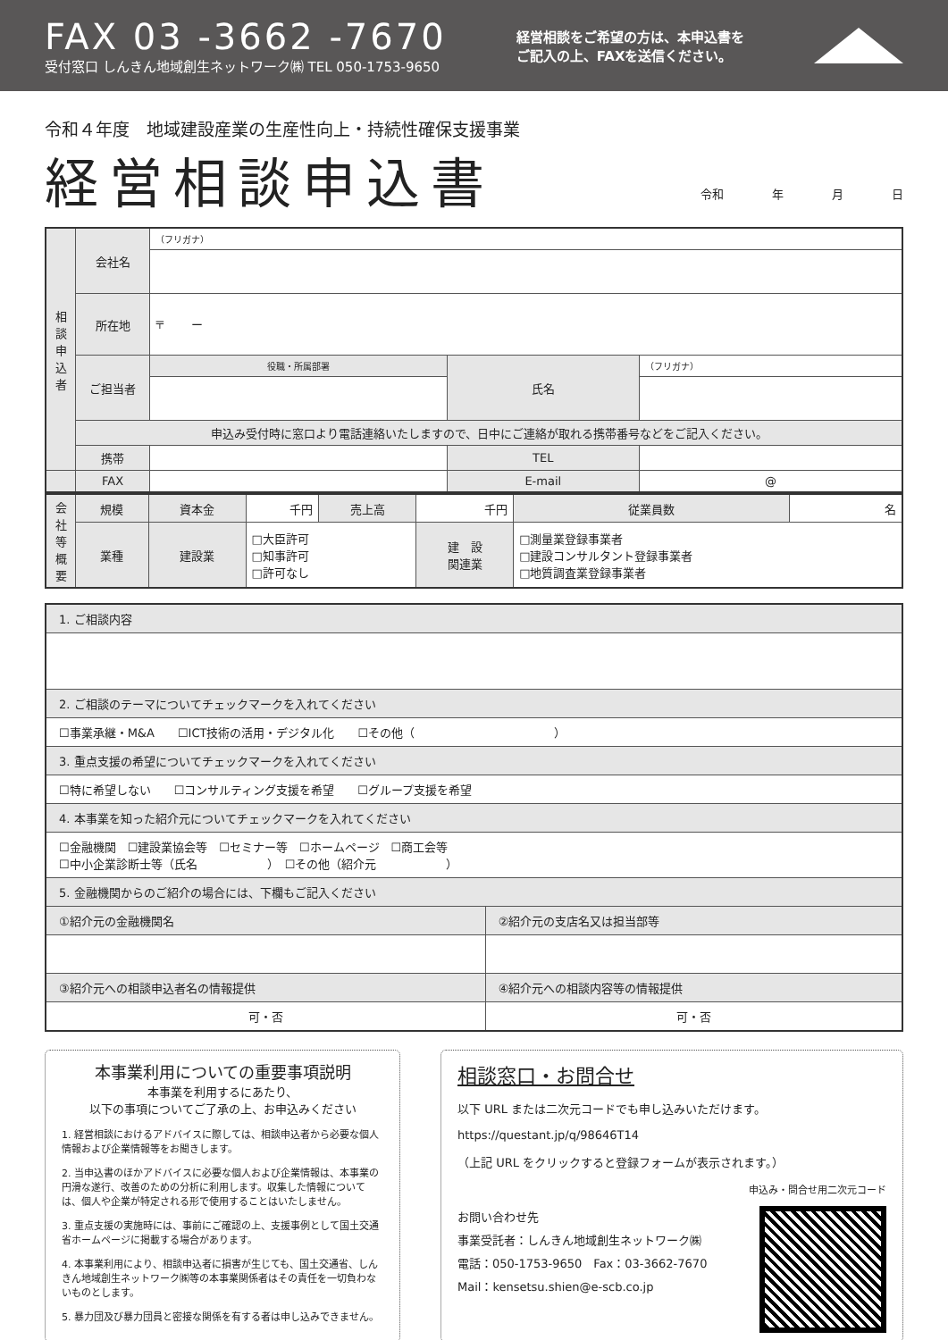FAX 03 -3662 -7670
受付窓口 しんきん地域創生ネットワーク㈱ TEL 050-1753-9650
経営相談をご希望の方は、本申込書を
ご記入の上、FAXを送信ください。
令和４年度　地域建設産業の生産性向上・持続性確保支援事業
経営相談申込書
令和 年 月 日
| 相談申込者 | 会社名 | （フリガナ） | | |
| | 所在地 | 〒 ー | | |
| | ご担当者 | 役職・所属部署 | 氏名 | （フリガナ） |
| | 申込み受付時に窓口より電話連絡いたしますので、日中にご連絡が取れる携帯番号などをご記入ください。 | | | |
| | 携帯 | | TEL | |
| | FAX | | E-mail | @ |
| 会社等概要 | 規模 | 資本金 | 千円 | 売上高 | 千円 | 従業員数 | 名 |
| | 業種 | 建設業 | □大臣許可 □知事許可 □許可なし | | 建 設 関連業 | □測量業登録事業者 □建設コンサルタント登録事業者 □地質調査業登録事業者 | |
| 1. ご相談内容 | |
| 2. ご相談のテーマについてチェックマークを入れてください | |
| ☐事業承継・M&A ☐ICT技術の活用・デジタル化 ☐その他（ ） | |
| 3. 重点支援の希望についてチェックマークを入れてください | |
| ☐特に希望しない ☐コンサルティング支援を希望 ☐グループ支援を希望 | |
| 4. 本事業を知った紹介元についてチェックマークを入れてください | |
| ☐金融機関 ☐建設業協会等 ☐セミナー等 ☐ホームページ ☐商工会等 ☐中小企業診断士等（氏名 ） ☐その他（紹介元 ） | |
| 5. 金融機関からのご紹介の場合には、下欄もご記入ください | |
| ①紹介元の金融機関名 | ②紹介元の支店名又は担当部等 |
| ③紹介元への相談申込者名の情報提供 | ④紹介元への相談内容等の情報提供 |
| 可・否 | 可・否 |
本事業利用についての重要事項説明
本事業を利用するにあたり、
以下の事項についてご了承の上、お申込みください
1. 経営相談におけるアドバイスに際しては、相談申込者から必要な個人情報および企業情報等をお聞きします。
2. 当申込書のほかアドバイスに必要な個人および企業情報は、本事業の円滑な遂行、改善のための分析に利用します。収集した情報については、個人や企業が特定される形で使用することはいたしません。
3. 重点支援の実施時には、事前にご確認の上、支援事例として国土交通省ホームページに掲載する場合があります。
4. 本事業利用により、相談申込者に損害が生じても、国土交通省、しんきん地域創生ネットワーク㈱等の本事業関係者はその責任を一切負わないものとします。
5. 暴力団及び暴力団員と密接な関係を有する者は申し込みできません。
相談窓口・お問合せ
以下 URL または二次元コードでも申し込みいただけます。
https://questant.jp/q/98646T14
（上記 URL をクリックすると登録フォームが表示されます。）
申込み・問合せ用二次元コード
お問い合わせ先
事業受託者：しんきん地域創生ネットワーク㈱
電話：050-1753-9650　Fax：03-3662-7670
Mail：kensetsu.shien@e-scb.co.jp